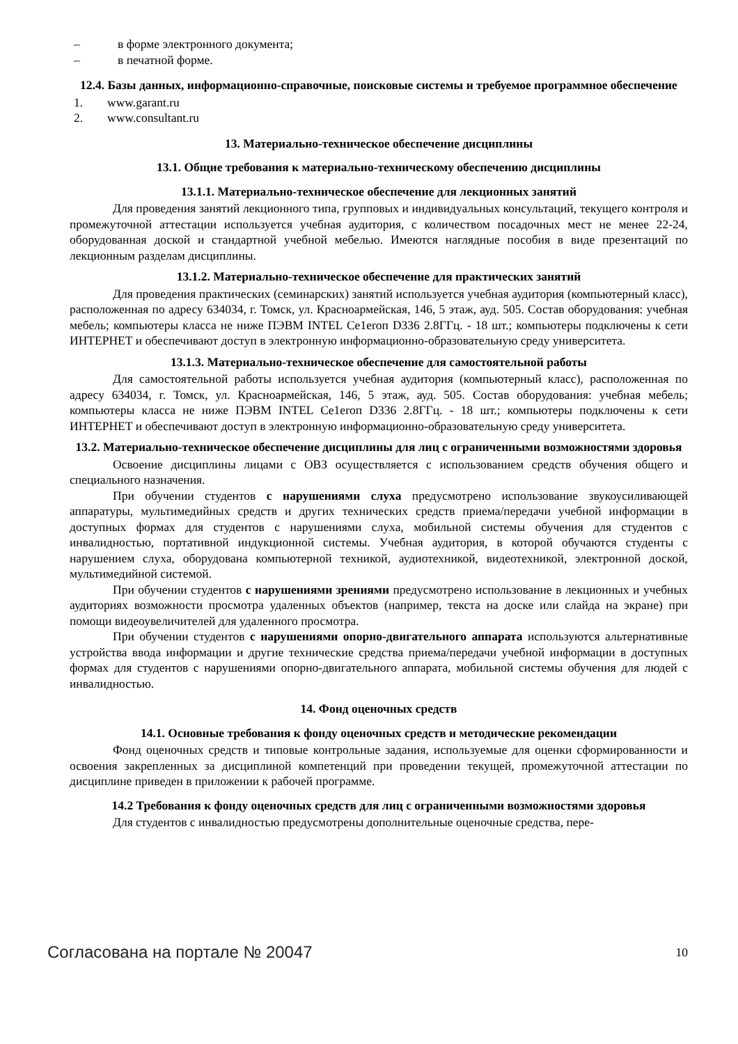– в форме электронного документа;
– в печатной форме.
12.4. Базы данных, информационно-справочные, поисковые системы и требуемое программное обеспечение
1. www.garant.ru
2. www.consultant.ru
13. Материально-техническое обеспечение дисциплины
13.1. Общие требования к материально-техническому обеспечению дисциплины
13.1.1. Материально-техническое обеспечение для лекционных занятий
Для проведения занятий лекционного типа, групповых и индивидуальных консультаций, текущего контроля и промежуточной аттестации используется учебная аудитория, с количеством посадочных мест не менее 22-24, оборудованная доской и стандартной учебной мебелью. Имеются наглядные пособия в виде презентаций по лекционным разделам дисциплины.
13.1.2. Материально-техническое обеспечение для практических занятий
Для проведения практических (семинарских) занятий используется учебная аудитория (компьютерный класс), расположенная по адресу 634034, г. Томск, ул. Красноармейская, 146, 5 этаж, ауд. 505. Состав оборудования: учебная мебель; компьютеры класса не ниже ПЭВМ INTEL Ce1eroп D336 2.8ГГц. - 18 шт.; компьютеры подключены к сети ИНТЕРНЕТ и обеспечивают доступ в электронную информационно-образовательную среду университета.
13.1.3. Материально-техническое обеспечение для самостоятельной работы
Для самостоятельной работы используется учебная аудитория (компьютерный класс), расположенная по адресу 634034, г. Томск, ул. Красноармейская, 146, 5 этаж, ауд. 505. Состав оборудования: учебная мебель; компьютеры класса не ниже ПЭВМ INTEL Ce1eroп D336 2.8ГГц. - 18 шт.; компьютеры подключены к сети ИНТЕРНЕТ и обеспечивают доступ в электронную информационно-образовательную среду университета.
13.2. Материально-техническое обеспечение дисциплины для лиц с ограниченными возможностями здоровья
Освоение дисциплины лицами с ОВЗ осуществляется с использованием средств обучения общего и специального назначения.
При обучении студентов с нарушениями слуха предусмотрено использование звукоусиливающей аппаратуры, мультимедийных средств и других технических средств приема/передачи учебной информации в доступных формах для студентов с нарушениями слуха, мобильной системы обучения для студентов с инвалидностью, портативной индукционной системы. Учебная аудитория, в которой обучаются студенты с нарушением слуха, оборудована компьютерной техникой, аудиотехникой, видеотехникой, электронной доской, мультимедийной системой.
При обучении студентов с нарушениями зрениями предусмотрено использование в лекционных и учебных аудиториях возможности просмотра удаленных объектов (например, текста на доске или слайда на экране) при помощи видеоувеличителей для удаленного просмотра.
При обучении студентов с нарушениями опорно-двигательного аппарата используются альтернативные устройства ввода информации и другие технические средства приема/передачи учебной информации в доступных формах для студентов с нарушениями опорно-двигательного аппарата, мобильной системы обучения для людей с инвалидностью.
14. Фонд оценочных средств
14.1. Основные требования к фонду оценочных средств и методические рекомендации
Фонд оценочных средств и типовые контрольные задания, используемые для оценки сформированности и освоения закрепленных за дисциплиной компетенций при проведении текущей, промежуточной аттестации по дисциплине приведен в приложении к рабочей программе.
14.2 Требования к фонду оценочных средств для лиц с ограниченными возможностями здоровья
Для студентов с инвалидностью предусмотрены дополнительные оценочные средства, пере-
Согласована на портале № 20047 10